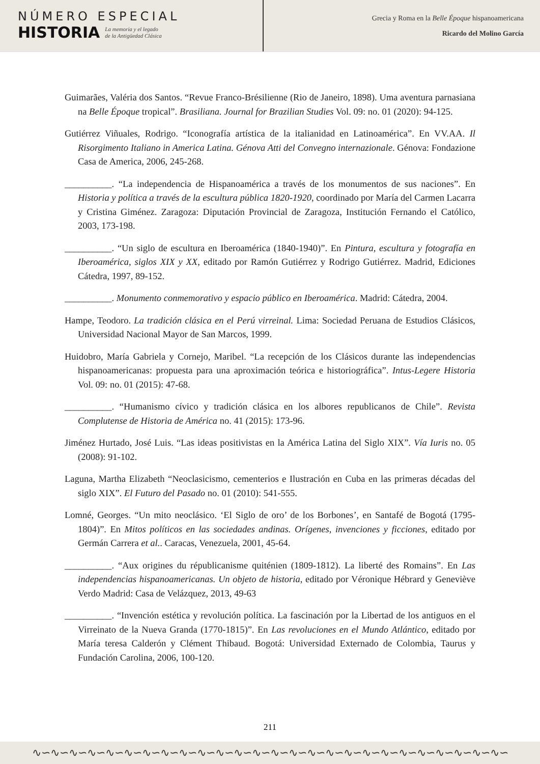NÚMERO ESPECIAL
HISTORIA La memoria y el legado
de la Antigüedad Clásica
Grecia y Roma en la Belle Époque hispanoamericana
Ricardo del Molino García
Guimarães, Valéria dos Santos. “Revue Franco-Brésilienne (Rio de Janeiro, 1898). Uma aventura parnasiana na Belle Époque tropical”. Brasiliana. Journal for Brazilian Studies Vol. 09: no. 01 (2020): 94-125.
Gutiérrez Viñuales, Rodrigo. “Iconografía artística de la italianidad en Latinoamérica”. En VV.AA. Il Risorgimento Italiano in America Latina. Génova Atti del Convegno internazionale. Génova: Fondazione Casa de America, 2006, 245-268.
__________. “La independencia de Hispanoamérica a través de los monumentos de sus naciones”. En Historia y política a través de la escultura pública 1820-1920, coordinado por María del Carmen Lacarra y Cristina Giménez. Zaragoza: Diputación Provincial de Zaragoza, Institución Fernando el Católico, 2003, 173-198.
__________. “Un siglo de escultura en Iberoamérica (1840-1940)”. En Pintura, escultura y fotografía en Iberoamérica, siglos XIX y XX, editado por Ramón Gutiérrez y Rodrigo Gutiérrez. Madrid, Ediciones Cátedra, 1997, 89-152.
__________. Monumento conmemorativo y espacio público en Iberoamérica. Madrid: Cátedra, 2004.
Hampe, Teodoro. La tradición clásica en el Perú virreinal. Lima: Sociedad Peruana de Estudios Clásicos, Universidad Nacional Mayor de San Marcos, 1999.
Huidobro, María Gabriela y Cornejo, Maribel. “La recepción de los Clásicos durante las independencias hispanoamericanas: propuesta para una aproximación teórica e historiográfica”. Intus-Legere Historia Vol. 09: no. 01 (2015): 47-68.
__________. “Humanismo cívico y tradición clásica en los albores republicanos de Chile”. Revista Complutense de Historia de América no. 41 (2015): 173-96.
Jiménez Hurtado, José Luis. “Las ideas positivistas en la América Latina del Siglo XIX”. Vía Iuris no. 05 (2008): 91-102.
Laguna, Martha Elizabeth “Neoclasicismo, cementerios e Ilustración en Cuba en las primeras décadas del siglo XIX”. El Futuro del Pasado no. 01 (2010): 541-555.
Lomné, Georges. “Un mito neoclásico. ‘El Siglo de oro’ de los Borbones’, en Santafé de Bogotá (1795-1804)”. En Mitos políticos en las sociedades andinas. Orígenes, invenciones y ficciones, editado por Germán Carrera et al.. Caracas, Venezuela, 2001, 45-64.
__________. “Aux origines du républicanisme quiténien (1809-1812). La liberté des Romains”. En Las independencias hispanoamericanas. Un objeto de historia, editado por Véronique Hébrard y Geneviève Verdo Madrid: Casa de Velázquez, 2013, 49-63
__________. “Invención estética y revolución política. La fascinación por la Libertad de los antiguos en el Virreinato de la Nueva Granda (1770-1815)”. En Las revoluciones en el Mundo Atlántico, editado por María teresa Calderón y Clément Thibaud. Bogotá: Universidad Externado de Colombia, Taurus y Fundación Carolina, 2006, 100-120.
211
∿∽∿∽∿∽∿∽∿∽∿∽∿∽∿∽∿∽∿∽∿∽∿∽∿∽∿∽∿∽∿∽∿∽∿∽∿∽∿∽∿∽∿∽∿∽∿∽∿∽∿∽